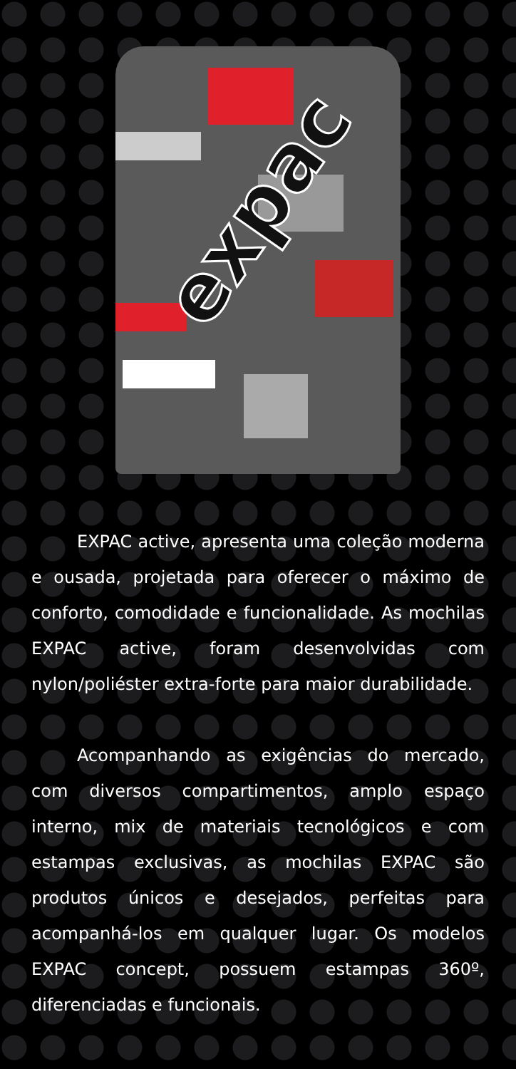expac
EXPAC active, apresenta uma coleção moderna e ousada, projetada para oferecer o máximo de conforto, comodidade e funcionalidade. As mochilas EXPAC active, foram desenvolvidas com nylon/poliéster extra-forte para maior durabilidade.
Acompanhando as exigências do mercado, com diversos compartimentos, amplo espaço interno, mix de materiais tecnológicos e com estampas exclusivas, as mochilas EXPAC são produtos únicos e desejados, perfeitas para acompanhá-los em qualquer lugar. Os modelos EXPAC concept, possuem estampas 360º, diferenciadas e funcionais.